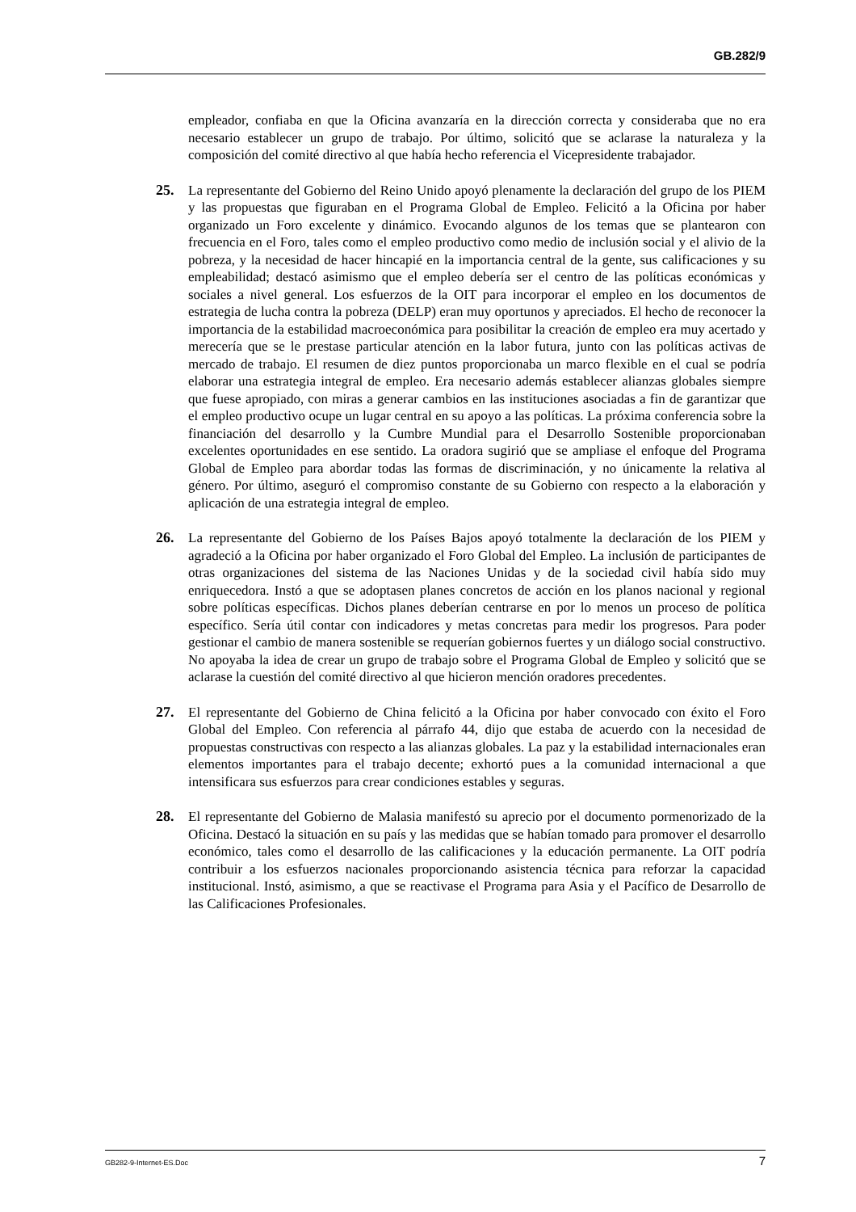GB.282/9
empleador, confiaba en que la Oficina avanzaría en la dirección correcta y consideraba que no era necesario establecer un grupo de trabajo. Por último, solicitó que se aclarase la naturaleza y la composición del comité directivo al que había hecho referencia el Vicepresidente trabajador.
25. La representante del Gobierno del Reino Unido apoyó plenamente la declaración del grupo de los PIEM y las propuestas que figuraban en el Programa Global de Empleo. Felicitó a la Oficina por haber organizado un Foro excelente y dinámico. Evocando algunos de los temas que se plantearon con frecuencia en el Foro, tales como el empleo productivo como medio de inclusión social y el alivio de la pobreza, y la necesidad de hacer hincapié en la importancia central de la gente, sus calificaciones y su empleabilidad; destacó asimismo que el empleo debería ser el centro de las políticas económicas y sociales a nivel general. Los esfuerzos de la OIT para incorporar el empleo en los documentos de estrategia de lucha contra la pobreza (DELP) eran muy oportunos y apreciados. El hecho de reconocer la importancia de la estabilidad macroeconómica para posibilitar la creación de empleo era muy acertado y merecería que se le prestase particular atención en la labor futura, junto con las políticas activas de mercado de trabajo. El resumen de diez puntos proporcionaba un marco flexible en el cual se podría elaborar una estrategia integral de empleo. Era necesario además establecer alianzas globales siempre que fuese apropiado, con miras a generar cambios en las instituciones asociadas a fin de garantizar que el empleo productivo ocupe un lugar central en su apoyo a las políticas. La próxima conferencia sobre la financiación del desarrollo y la Cumbre Mundial para el Desarrollo Sostenible proporcionaban excelentes oportunidades en ese sentido. La oradora sugirió que se ampliase el enfoque del Programa Global de Empleo para abordar todas las formas de discriminación, y no únicamente la relativa al género. Por último, aseguró el compromiso constante de su Gobierno con respecto a la elaboración y aplicación de una estrategia integral de empleo.
26. La representante del Gobierno de los Países Bajos apoyó totalmente la declaración de los PIEM y agradeció a la Oficina por haber organizado el Foro Global del Empleo. La inclusión de participantes de otras organizaciones del sistema de las Naciones Unidas y de la sociedad civil había sido muy enriquecedora. Instó a que se adoptasen planes concretos de acción en los planos nacional y regional sobre políticas específicas. Dichos planes deberían centrarse en por lo menos un proceso de política específico. Sería útil contar con indicadores y metas concretas para medir los progresos. Para poder gestionar el cambio de manera sostenible se requerían gobiernos fuertes y un diálogo social constructivo. No apoyaba la idea de crear un grupo de trabajo sobre el Programa Global de Empleo y solicitó que se aclarase la cuestión del comité directivo al que hicieron mención oradores precedentes.
27. El representante del Gobierno de China felicitó a la Oficina por haber convocado con éxito el Foro Global del Empleo. Con referencia al párrafo 44, dijo que estaba de acuerdo con la necesidad de propuestas constructivas con respecto a las alianzas globales. La paz y la estabilidad internacionales eran elementos importantes para el trabajo decente; exhortó pues a la comunidad internacional a que intensificara sus esfuerzos para crear condiciones estables y seguras.
28. El representante del Gobierno de Malasia manifestó su aprecio por el documento pormenorizado de la Oficina. Destacó la situación en su país y las medidas que se habían tomado para promover el desarrollo económico, tales como el desarrollo de las calificaciones y la educación permanente. La OIT podría contribuir a los esfuerzos nacionales proporcionando asistencia técnica para reforzar la capacidad institucional. Instó, asimismo, a que se reactivase el Programa para Asia y el Pacífico de Desarrollo de las Calificaciones Profesionales.
GB282-9-Internet-ES.Doc 7